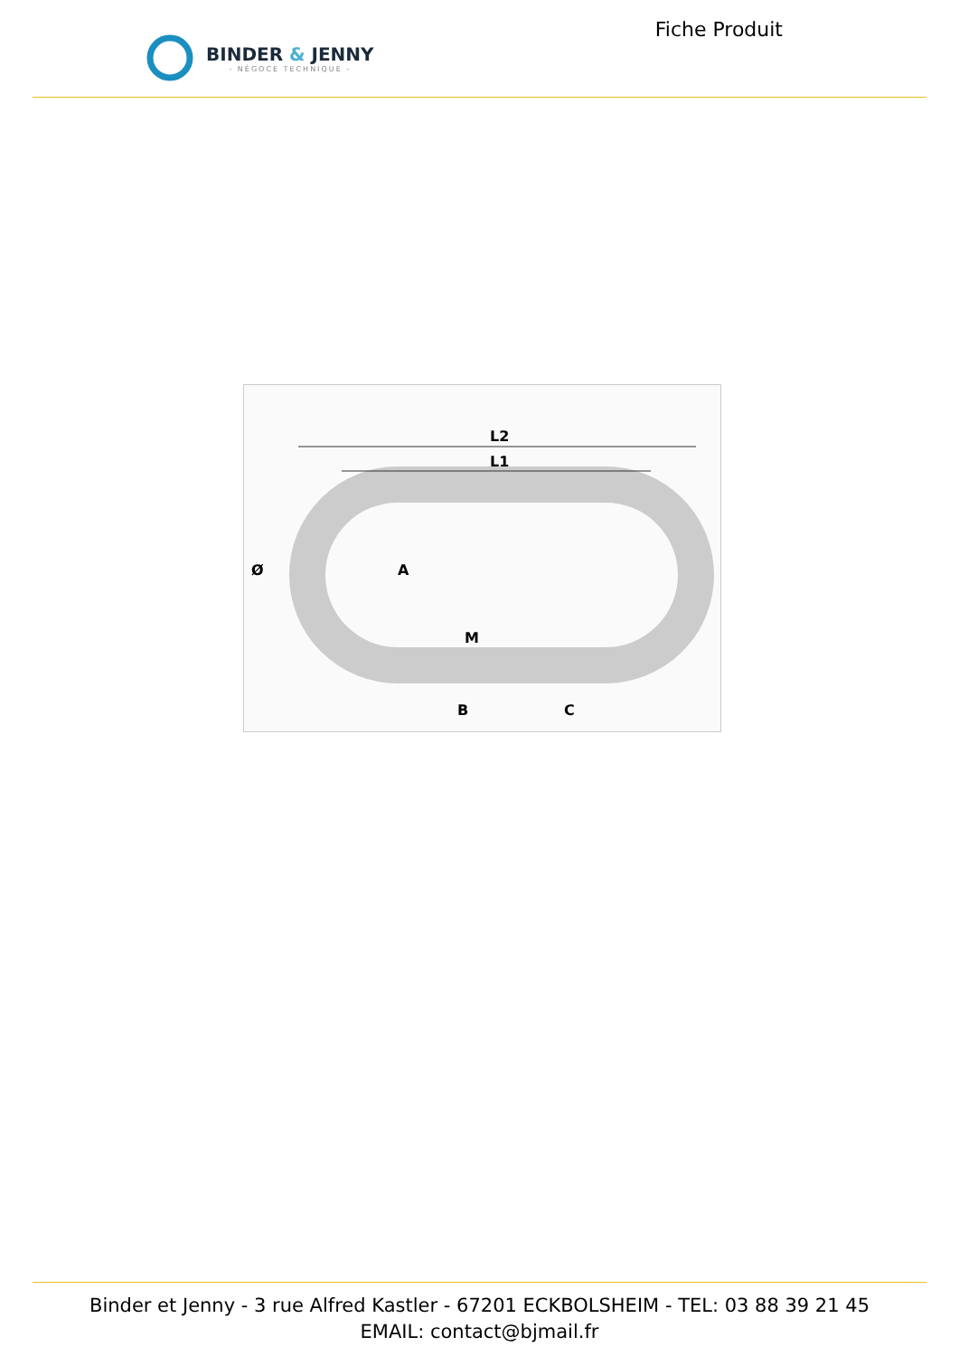BINDER & JENNY
- NÉGOCE TECHNIQUE -
Fiche Produit
L2
L1
Ø
A
M
B
C
Binder et Jenny - 3 rue Alfred Kastler - 67201 ECKBOLSHEIM - TEL: 03 88 39 21 45
EMAIL: contact@bjmail.fr